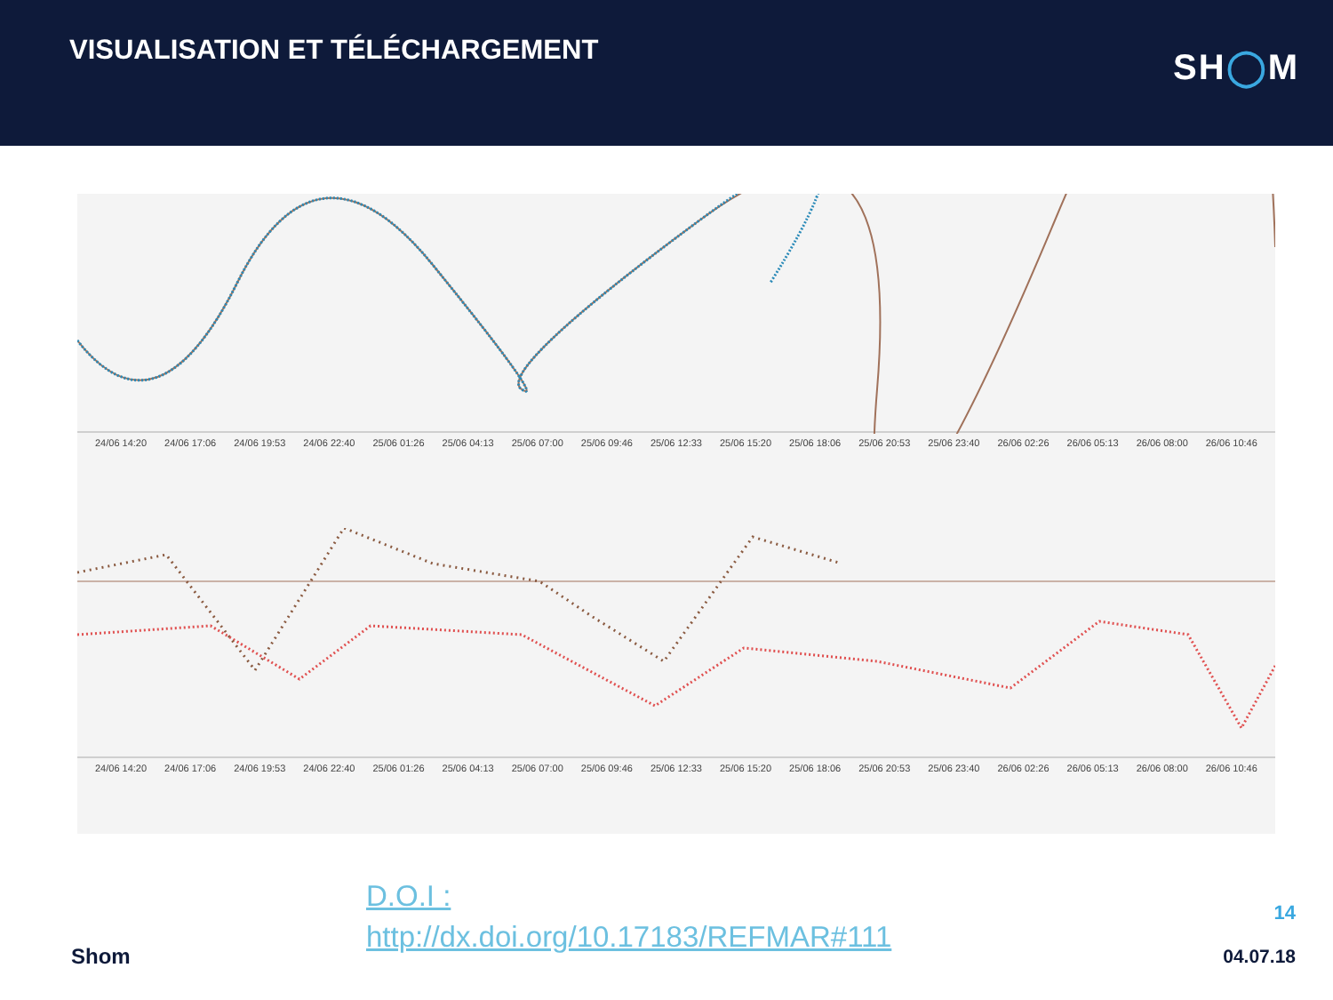VISUALISATION ET TÉLÉCHARGEMENT
SH◯M
24/06 14:20 24/06 17:06 24/06 19:53 24/06 22:40 25/06 01:26 25/06 04:13 25/06 07:00 25/06 09:46 25/06 12:33 25/06 15:20 25/06 18:06 25/06 20:53 25/06 23:40 26/06 02:26 26/06 05:13 26/06 08:00 26/06 10:46
24/06 14:20 24/06 17:06 24/06 19:53 24/06 22:40 25/06 01:26 25/06 04:13 25/06 07:00 25/06 09:46 25/06 12:33 25/06 15:20 25/06 18:06 25/06 20:53 25/06 23:40 26/06 02:26 26/06 05:13 26/06 08:00 26/06 10:46
D.O.I :
http://dx.doi.org/10.17183/REFMAR#111
14
Shom 04.07.18